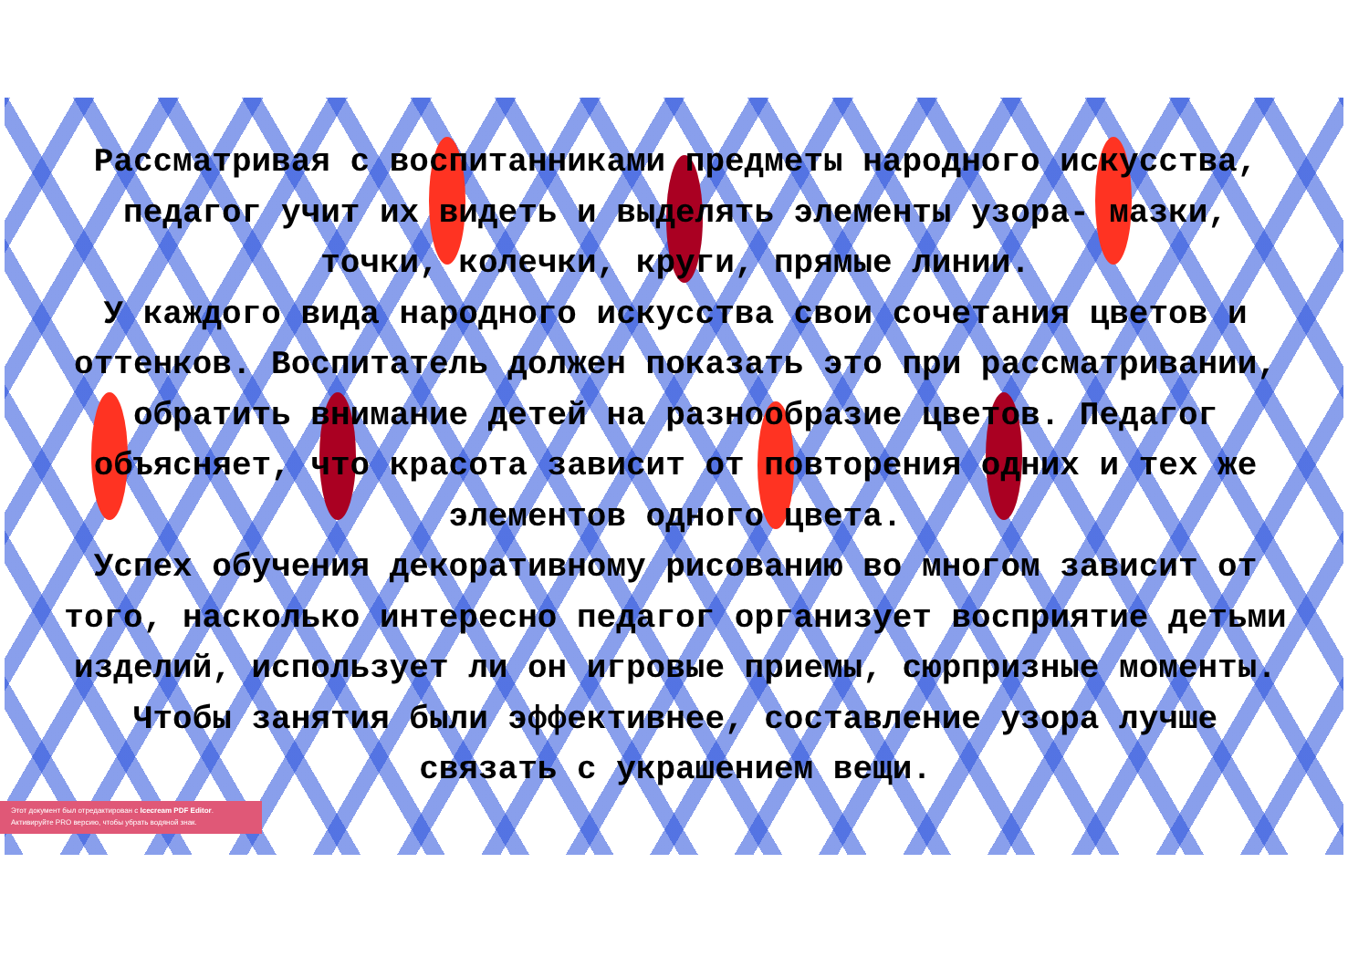Рассматривая с воспитанниками предметы народного искусства, педагог учит их видеть и выделять элементы узора- мазки, точки, колечки, круги, прямые линии.
У каждого вида народного искусства свои сочетания цветов и оттенков. Воспитатель должен показать это при рассматривании, обратить внимание детей на разнообразие цветов. Педагог объясняет, что красота зависит от повторения одних и тех же элементов одного цвета.
Успех обучения декоративному рисованию во многом зависит от того, насколько интересно педагог организует восприятие детьми изделий, использует ли он игровые приемы, сюрпризные моменты. Чтобы занятия были эффективнее, составление узора лучше связать с украшением вещи.
Этот документ был отредактирован с Icecream PDF Editor.
Активируйте PRO версию, чтобы убрать водяной знак.